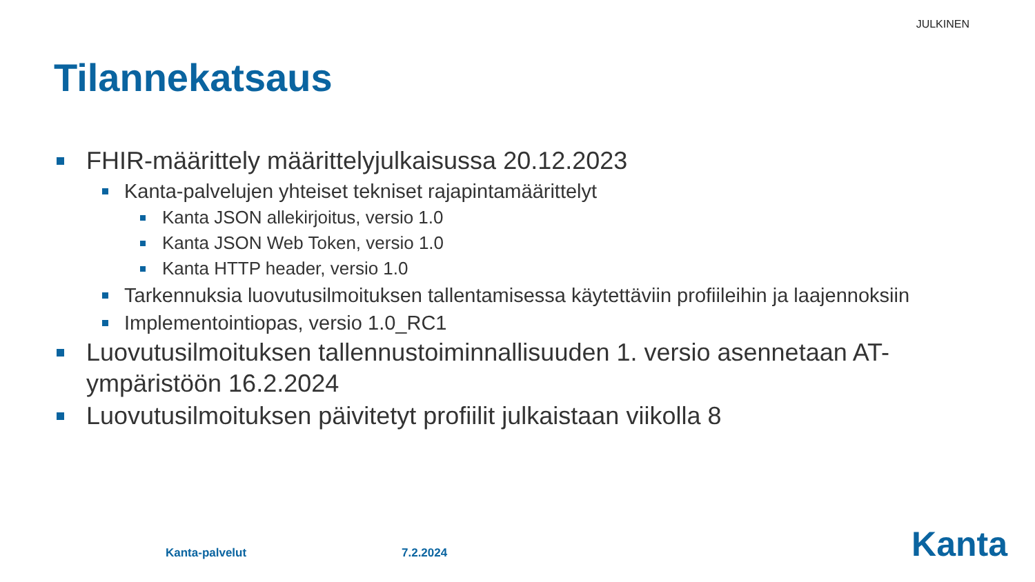JULKINEN
Tilannekatsaus
FHIR-määrittely määrittelyjulkaisussa 20.12.2023
Kanta-palvelujen yhteiset tekniset rajapintamäärittelyt
Kanta JSON allekirjoitus, versio 1.0
Kanta JSON Web Token, versio 1.0
Kanta HTTP header, versio 1.0
Tarkennuksia luovutusilmoituksen tallentamisessa käytettäviin profiileihin ja laajennoksiin
Implementointiopas, versio 1.0_RC1
Luovutusilmoituksen tallennustoiminnallisuuden 1. versio asennetaan AT-ympäristöön 16.2.2024
Luovutusilmoituksen päivitetyt profiilit julkaistaan viikolla 8
Kanta-palvelut 7.2.2024 Kanta